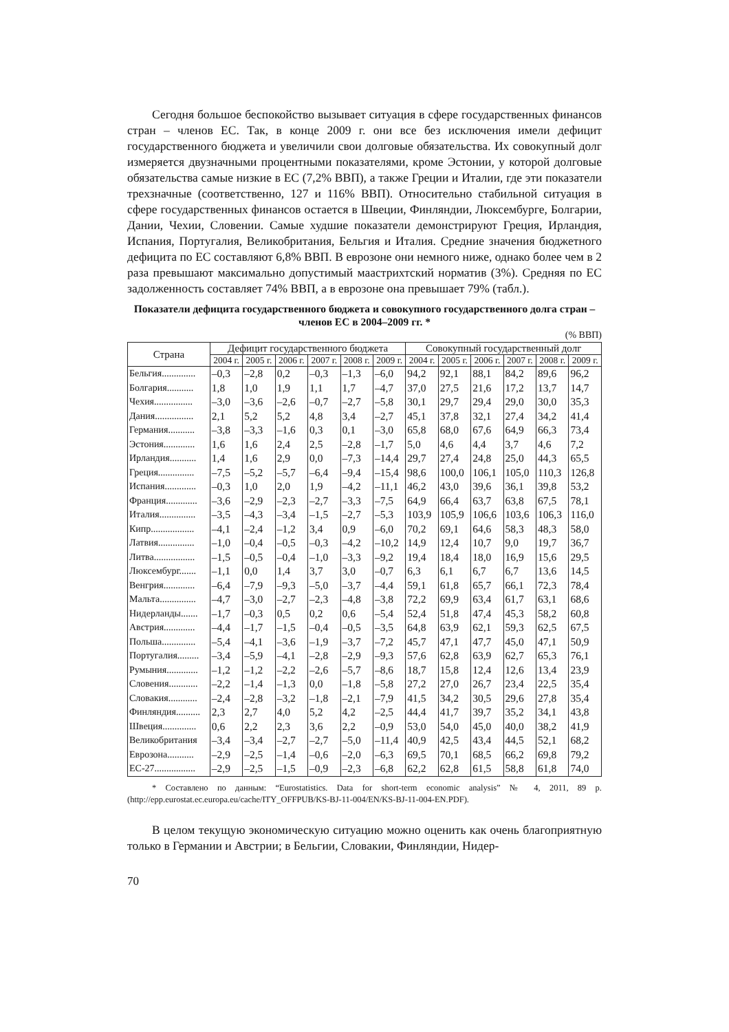Сегодня большое беспокойство вызывает ситуация в сфере государственных финансов стран – членов ЕС. Так, в конце 2009 г. они все без исключения имели дефицит государственного бюджета и увеличили свои долговые обязательства. Их совокупный долг измеряется двузначными процентными показателями, кроме Эстонии, у которой долговые обязательства самые низкие в ЕС (7,2% ВВП), а также Греции и Италии, где эти показатели трехзначные (соответственно, 127 и 116% ВВП). Относительно стабильной ситуация в сфере государственных финансов остается в Швеции, Финляндии, Люксембурге, Болгарии, Дании, Чехии, Словении. Самые худшие показатели демонстрируют Греция, Ирландия, Испания, Португалия, Великобритания, Бельгия и Италия. Средние значения бюджетного дефицита по ЕС составляют 6,8% ВВП. В еврозоне они немного ниже, однако более чем в 2 раза превышают максимально допустимый маастрихтский норматив (3%). Средняя по ЕС задолженность составляет 74% ВВП, а в еврозоне она превышает 79% (табл.).
Показатели дефицита государственного бюджета и совокупного государственного долга стран – членов ЕС в 2004–2009 гг. *
(% ВВП)
| Страна | Дефицит государственного бюджета | | | | | | Совокупный государственный долг | | | | | |
| --- | --- | --- | --- | --- | --- | --- | --- | --- | --- | --- | --- | --- |
| | 2004 г. | 2005 г. | 2006 г. | 2007 г. | 2008 г. | 2009 г. | 2004 г. | 2005 г. | 2006 г. | 2007 г. | 2008 г. | 2009 г. |
| Бельгия.............. | –0,3 | –2,8 | 0,2 | –0,3 | –1,3 | –6,0 | 94,2 | 92,1 | 88,1 | 84,2 | 89,6 | 96,2 |
| Болгария........... | 1,8 | 1,0 | 1,9 | 1,1 | 1,7 | –4,7 | 37,0 | 27,5 | 21,6 | 17,2 | 13,7 | 14,7 |
| Чехия................ | –3,0 | –3,6 | –2,6 | –0,7 | –2,7 | –5,8 | 30,1 | 29,7 | 29,4 | 29,0 | 30,0 | 35,3 |
| Дания................ | 2,1 | 5,2 | 5,2 | 4,8 | 3,4 | –2,7 | 45,1 | 37,8 | 32,1 | 27,4 | 34,2 | 41,4 |
| Германия........... | –3,8 | –3,3 | –1,6 | 0,3 | 0,1 | –3,0 | 65,8 | 68,0 | 67,6 | 64,9 | 66,3 | 73,4 |
| Эстония............. | 1,6 | 1,6 | 2,4 | 2,5 | –2,8 | –1,7 | 5,0 | 4,6 | 4,4 | 3,7 | 4,6 | 7,2 |
| Ирландия........... | 1,4 | 1,6 | 2,9 | 0,0 | –7,3 | –14,4 | 29,7 | 27,4 | 24,8 | 25,0 | 44,3 | 65,5 |
| Греция............... | –7,5 | –5,2 | –5,7 | –6,4 | –9,4 | –15,4 | 98,6 | 100,0 | 106,1 | 105,0 | 110,3 | 126,8 |
| Испания............. | –0,3 | 1,0 | 2,0 | 1,9 | –4,2 | –11,1 | 46,2 | 43,0 | 39,6 | 36,1 | 39,8 | 53,2 |
| Франция............. | –3,6 | –2,9 | –2,3 | –2,7 | –3,3 | –7,5 | 64,9 | 66,4 | 63,7 | 63,8 | 67,5 | 78,1 |
| Италия............... | –3,5 | –4,3 | –3,4 | –1,5 | –2,7 | –5,3 | 103,9 | 105,9 | 106,6 | 103,6 | 106,3 | 116,0 |
| Кипр.................. | –4,1 | –2,4 | –1,2 | 3,4 | 0,9 | –6,0 | 70,2 | 69,1 | 64,6 | 58,3 | 48,3 | 58,0 |
| Латвия............... | –1,0 | –0,4 | –0,5 | –0,3 | –4,2 | –10,2 | 14,9 | 12,4 | 10,7 | 9,0 | 19,7 | 36,7 |
| Литва................. | –1,5 | –0,5 | –0,4 | –1,0 | –3,3 | –9,2 | 19,4 | 18,4 | 18,0 | 16,9 | 15,6 | 29,5 |
| Люксембург....... | –1,1 | 0,0 | 1,4 | 3,7 | 3,0 | –0,7 | 6,3 | 6,1 | 6,7 | 6,7 | 13,6 | 14,5 |
| Венгрия............. | –6,4 | –7,9 | –9,3 | –5,0 | –3,7 | –4,4 | 59,1 | 61,8 | 65,7 | 66,1 | 72,3 | 78,4 |
| Мальта............... | –4,7 | –3,0 | –2,7 | –2,3 | –4,8 | –3,8 | 72,2 | 69,9 | 63,4 | 61,7 | 63,1 | 68,6 |
| Нидерланды....... | –1,7 | –0,3 | 0,5 | 0,2 | 0,6 | –5,4 | 52,4 | 51,8 | 47,4 | 45,3 | 58,2 | 60,8 |
| Австрия............. | –4,4 | –1,7 | –1,5 | –0,4 | –0,5 | –3,5 | 64,8 | 63,9 | 62,1 | 59,3 | 62,5 | 67,5 |
| Польша.............. | –5,4 | –4,1 | –3,6 | –1,9 | –3,7 | –7,2 | 45,7 | 47,1 | 47,7 | 45,0 | 47,1 | 50,9 |
| Португалия......... | –3,4 | –5,9 | –4,1 | –2,8 | –2,9 | –9,3 | 57,6 | 62,8 | 63,9 | 62,7 | 65,3 | 76,1 |
| Румыния............. | –1,2 | –1,2 | –2,2 | –2,6 | –5,7 | –8,6 | 18,7 | 15,8 | 12,4 | 12,6 | 13,4 | 23,9 |
| Словения............ | –2,2 | –1,4 | –1,3 | 0,0 | –1,8 | –5,8 | 27,2 | 27,0 | 26,7 | 23,4 | 22,5 | 35,4 |
| Словакия............ | –2,4 | –2,8 | –3,2 | –1,8 | –2,1 | –7,9 | 41,5 | 34,2 | 30,5 | 29,6 | 27,8 | 35,4 |
| Финляндия.......... | 2,3 | 2,7 | 4,0 | 5,2 | 4,2 | –2,5 | 44,4 | 41,7 | 39,7 | 35,2 | 34,1 | 43,8 |
| Швеция.............. | 0,6 | 2,2 | 2,3 | 3,6 | 2,2 | –0,9 | 53,0 | 54,0 | 45,0 | 40,0 | 38,2 | 41,9 |
| Великобритания | –3,4 | –3,4 | –2,7 | –2,7 | –5,0 | –11,4 | 40,9 | 42,5 | 43,4 | 44,5 | 52,1 | 68,2 |
| Еврозона........... | –2,9 | –2,5 | –1,4 | –0,6 | –2,0 | –6,3 | 69,5 | 70,1 | 68,5 | 66,2 | 69,8 | 79,2 |
| ЕС-27................. | –2,9 | –2,5 | –1,5 | –0,9 | –2,3 | –6,8 | 62,2 | 62,8 | 61,5 | 58,8 | 61,8 | 74,0 |
* Составлено по данным: “Eurostatistics. Data for short-term economic analysis” № 4, 2011, 89 p. (http://epp.eurostat.ec.europa.eu/cache/ITY_OFFPUB/KS-BJ-11-004/EN/KS-BJ-11-004-EN.PDF).
В целом текущую экономическую ситуацию можно оценить как очень благоприятную только в Германии и Австрии; в Бельгии, Словакии, Финляндии, Нидер-
70